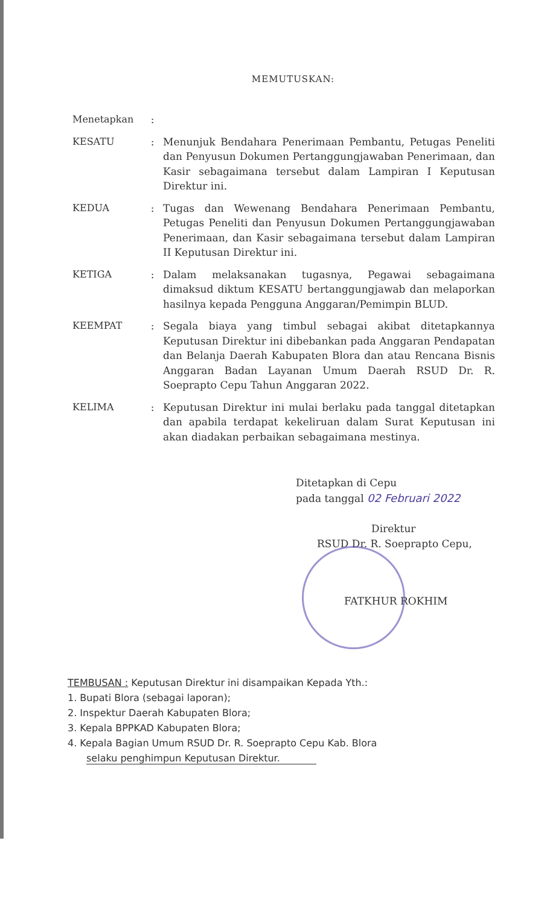MEMUTUSKAN:
| Menetapkan | : | |
| KESATU | : | Menunjuk Bendahara Penerimaan Pembantu, Petugas Peneliti dan Penyusun Dokumen Pertanggungjawaban Penerimaan, dan Kasir sebagaimana tersebut dalam Lampiran I Keputusan Direktur ini. |
| KEDUA | : | Tugas dan Wewenang Bendahara Penerimaan Pembantu, Petugas Peneliti dan Penyusun Dokumen Pertanggungjawaban Penerimaan, dan Kasir sebagaimana tersebut dalam Lampiran II Keputusan Direktur ini. |
| KETIGA | : | Dalam melaksanakan tugasnya, Pegawai sebagaimana dimaksud diktum KESATU bertanggungjawab dan melaporkan hasilnya kepada Pengguna Anggaran/Pemimpin BLUD. |
| KEEMPAT | : | Segala biaya yang timbul sebagai akibat ditetapkannya Keputusan Direktur ini dibebankan pada Anggaran Pendapatan dan Belanja Daerah Kabupaten Blora dan atau Rencana Bisnis Anggaran Badan Layanan Umum Daerah RSUD Dr. R. Soeprapto Cepu Tahun Anggaran 2022. |
| KELIMA | : | Keputusan Direktur ini mulai berlaku pada tanggal ditetapkan dan apabila terdapat kekeliruan dalam Surat Keputusan ini akan diadakan perbaikan sebagaimana mestinya. |
Ditetapkan di Cepu
pada tanggal 02 Februari 2022
Direktur
RSUD Dr. R. Soeprapto Cepu,
FATKHUR ROKHIM
TEMBUSAN : Keputusan Direktur ini disampaikan Kepada Yth.:
1. Bupati Blora (sebagai laporan);
2. Inspektur Daerah Kabupaten Blora;
3. Kepala BPPKAD Kabupaten Blora;
4. Kepala Bagian Umum RSUD Dr. R. Soeprapto Cepu Kab. Blora
selaku penghimpun Keputusan Direktur.